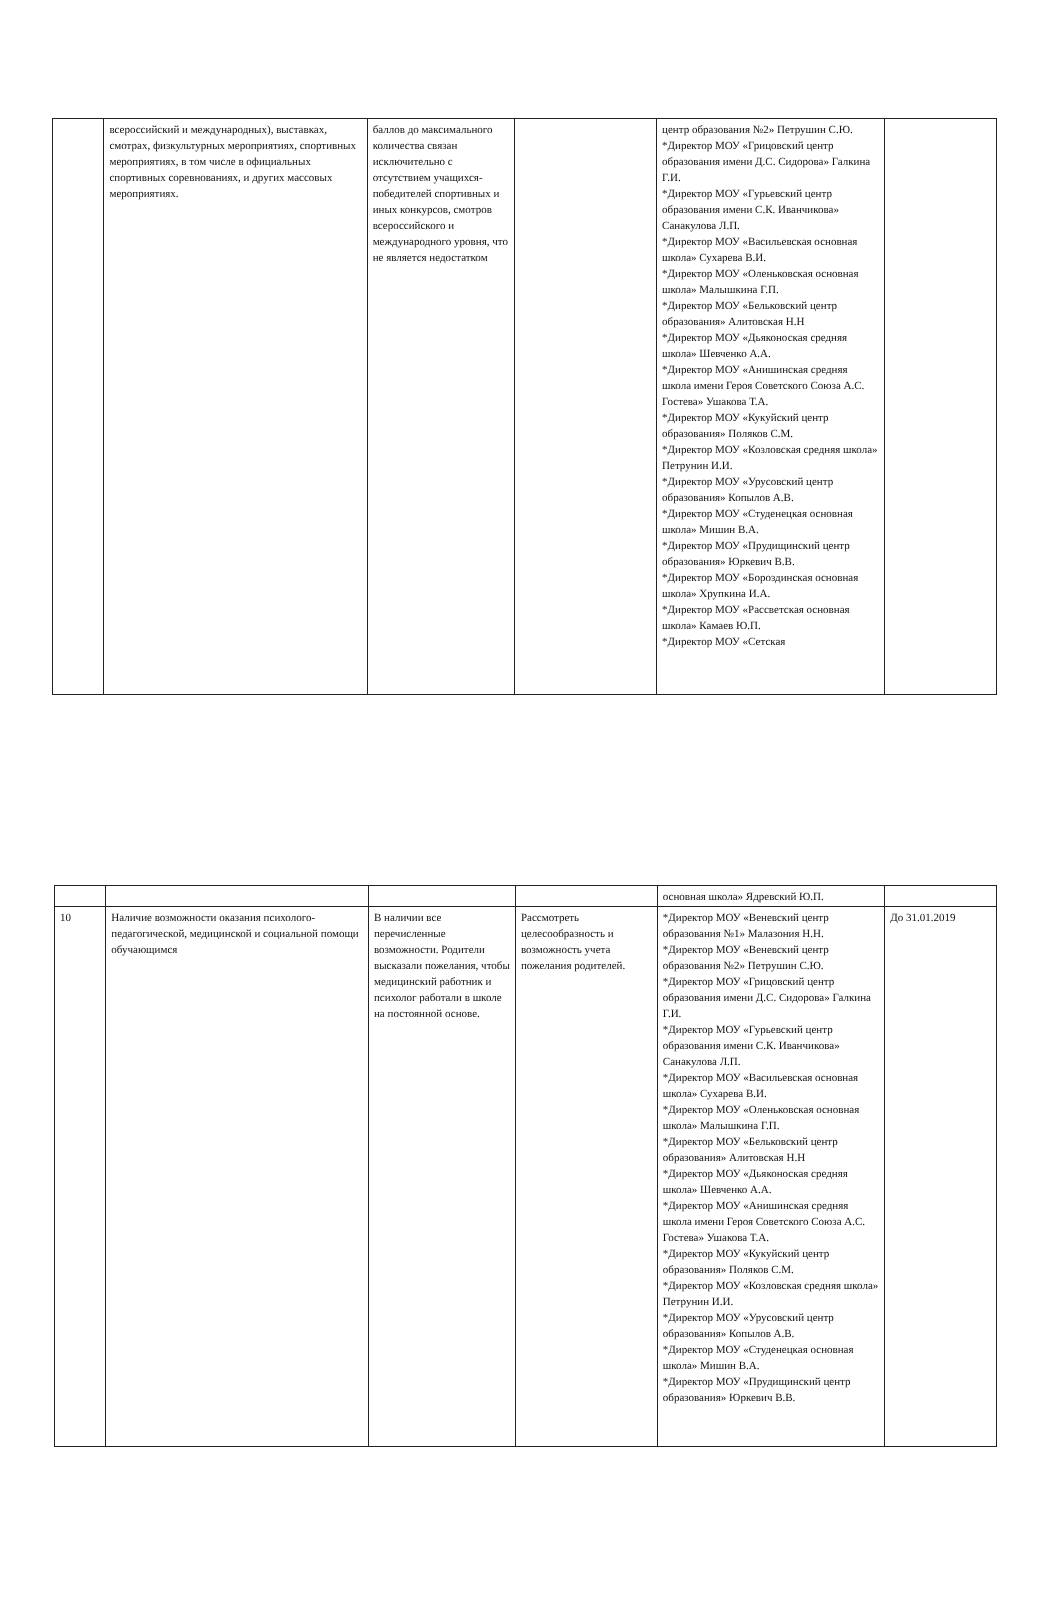| | всероссийский и международных), выставках, смотрах, физкультурных мероприятиях, спортивных мероприятиях, в том числе в официальных спортивных соревнованиях, и других массовых мероприятиях. | баллов до максимального количества связан исключительно с отсутствием учащихся-победителей спортивных и иных конкурсов, смотров всероссийского и международного уровня, что не является недостатком | | центр образования №2» Петрушин С.Ю. *Директор МОУ «Грицовский центр образования имени Д.С. Сидорова» Галкина Г.И. *Директор МОУ «Гурьевский центр образования имени С.К. Иванчикова» Санакулова Л.П. *Директор МОУ «Васильевская основная школа» Сухарева В.И. *Директор МОУ «Оленьковская основная школа» Малышкина Г.П. *Директор МОУ «Бельковский центр образования» Алитовская Н.Н *Директор МОУ «Дьяконоская средняя школа» Шевченко А.А. *Директор МОУ «Анишинская средняя школа имени Героя Советского Союза А.С. Гостева» Ушакова Т.А. *Директор МОУ «Кукуйский центр образования» Поляков С.М. *Директор МОУ «Козловская средняя школа» Петрунин И.И. *Директор МОУ «Урусовский центр образования» Копылов А.В. *Директор МОУ «Студенецкая основная школа» Мишин В.А. *Директор МОУ «Прудищинский центр образования» Юркевич В.В. *Директор МОУ «Бороздинская основная школа» Хрупкина И.А. *Директор МОУ «Рассветская основная школа» Камаев Ю.П. *Директор МОУ «Сетская | |
| | | | | основная школа» Ядревский Ю.П. | |
| 10 | Наличие возможности оказания психолого-педагогической, медицинской и социальной помощи обучающимся | В наличии все перечисленные возможности. Родители высказали пожелания, чтобы медицинский работник и психолог работали в школе на постоянной основе. | Рассмотреть целесообразность и возможность учета пожелания родителей. | *Директор МОУ «Веневский центр образования №1» Малазония Н.Н. *Директор МОУ «Веневский центр образования №2» Петрушин С.Ю. *Директор МОУ «Грицовский центр образования имени Д.С. Сидорова» Галкина Г.И. *Директор МОУ «Гурьевский центр образования имени С.К. Иванчикова» Санакулова Л.П. *Директор МОУ «Васильевская основная школа» Сухарева В.И. *Директор МОУ «Оленьковская основная школа» Малышкина Г.П. *Директор МОУ «Бельковский центр образования» Алитовская Н.Н *Директор МОУ «Дьяконоская средняя школа» Шевченко А.А. *Директор МОУ «Анишинская средняя школа имени Героя Советского Союза А.С. Гостева» Ушакова Т.А. *Директор МОУ «Кукуйский центр образования» Поляков С.М. *Директор МОУ «Козловская средняя школа» Петрунин И.И. *Директор МОУ «Урусовский центр образования» Копылов А.В. *Директор МОУ «Студенецкая основная школа» Мишин В.А. *Директор МОУ «Прудищинский центр образования» Юркевич В.В. | До 31.01.2019 |